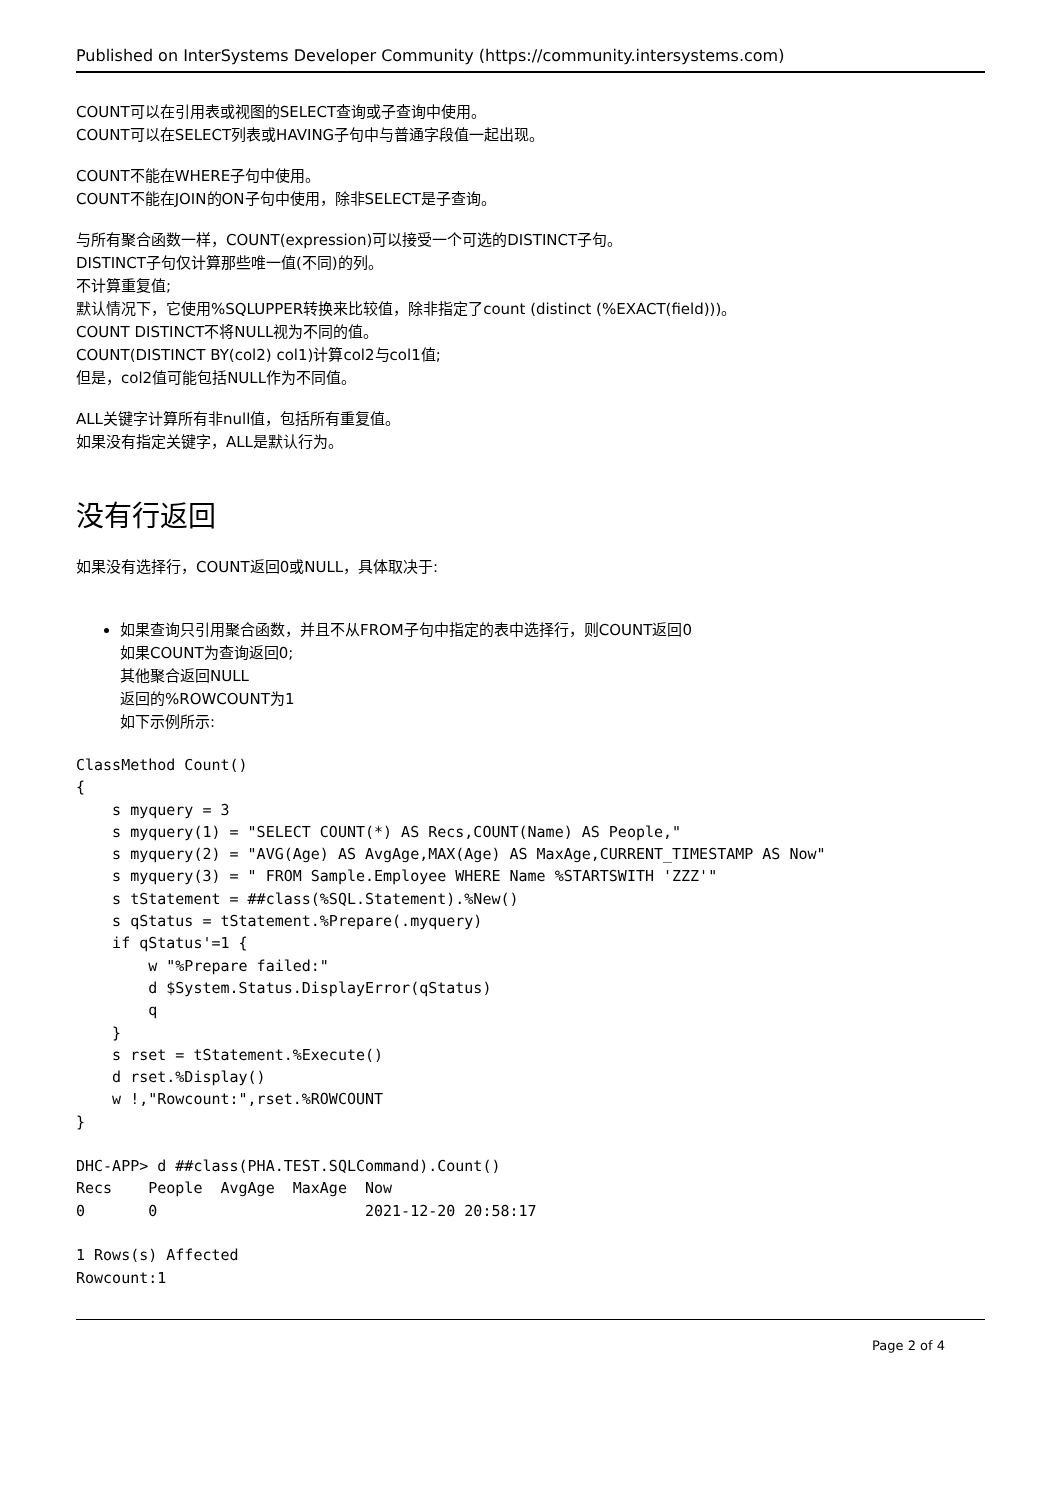Published on InterSystems Developer Community (https://community.intersystems.com)
COUNT可以在引用表或视图的SELECT查询或子查询中使用。
COUNT可以在SELECT列表或HAVING子句中与普通字段值一起出现。
COUNT不能在WHERE子句中使用。
COUNT不能在JOIN的ON子句中使用，除非SELECT是子查询。
与所有聚合函数一样，COUNT(expression)可以接受一个可选的DISTINCT子句。
DISTINCT子句仅计算那些唯一值(不同)的列。
不计算重复值;
默认情况下，它使用%SQLUPPER转换来比较值，除非指定了count (distinct (%EXACT(field)))。
COUNT DISTINCT不将NULL视为不同的值。
COUNT(DISTINCT BY(col2) col1)计算col2与col1值;
但是，col2值可能包括NULL作为不同值。
ALL关键字计算所有非null值，包括所有重复值。
如果没有指定关键字，ALL是默认行为。
没有行返回
如果没有选择行，COUNT返回0或NULL，具体取决于:
如果查询只引用聚合函数，并且不从FROM子句中指定的表中选择行，则COUNT返回0
如果COUNT为查询返回0;
其他聚合返回NULL
返回的%ROWCOUNT为1
如下示例所示:
ClassMethod Count()
{
    s myquery = 3
    s myquery(1) = "SELECT COUNT(*) AS Recs,COUNT(Name) AS People,"
    s myquery(2) = "AVG(Age) AS AvgAge,MAX(Age) AS MaxAge,CURRENT_TIMESTAMP AS Now"
    s myquery(3) = " FROM Sample.Employee WHERE Name %STARTSWITH 'ZZZ'"
    s tStatement = ##class(%SQL.Statement).%New()
    s qStatus = tStatement.%Prepare(.myquery)
    if qStatus'=1 {
        w "%Prepare failed:"
        d $System.Status.DisplayError(qStatus)
        q
    }
    s rset = tStatement.%Execute()
    d rset.%Display()
    w !,"Rowcount:",rset.%ROWCOUNT
}
DHC-APP> d ##class(PHA.TEST.SQLCommand).Count()
Recs    People  AvgAge  MaxAge  Now
0       0                       2021-12-20 20:58:17

1 Rows(s) Affected
Rowcount:1
Page 2 of 4